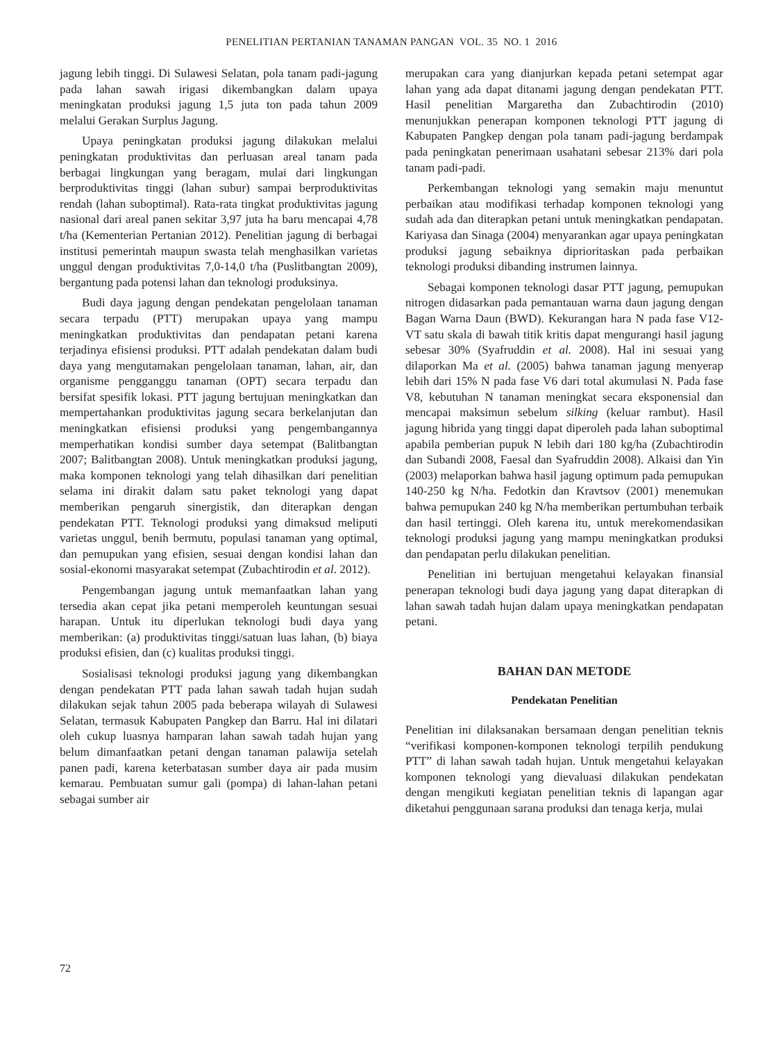PENELITIAN PERTANIAN TANAMAN PANGAN VOL. 35 NO. 1 2016
jagung lebih tinggi. Di Sulawesi Selatan, pola tanam padi-jagung pada lahan sawah irigasi dikembangkan dalam upaya meningkatan produksi jagung 1,5 juta ton pada tahun 2009 melalui Gerakan Surplus Jagung.
Upaya peningkatan produksi jagung dilakukan melalui peningkatan produktivitas dan perluasan areal tanam pada berbagai lingkungan yang beragam, mulai dari lingkungan berproduktivitas tinggi (lahan subur) sampai berproduktivitas rendah (lahan suboptimal). Rata-rata tingkat produktivitas jagung nasional dari areal panen sekitar 3,97 juta ha baru mencapai 4,78 t/ha (Kementerian Pertanian 2012). Penelitian jagung di berbagai institusi pemerintah maupun swasta telah menghasilkan varietas unggul dengan produktivitas 7,0-14,0 t/ha (Puslitbangtan 2009), bergantung pada potensi lahan dan teknologi produksinya.
Budi daya jagung dengan pendekatan pengelolaan tanaman secara terpadu (PTT) merupakan upaya yang mampu meningkatkan produktivitas dan pendapatan petani karena terjadinya efisiensi produksi. PTT adalah pendekatan dalam budi daya yang mengutamakan pengelolaan tanaman, lahan, air, dan organisme pengganggu tanaman (OPT) secara terpadu dan bersifat spesifik lokasi. PTT jagung bertujuan meningkatkan dan mempertahankan produktivitas jagung secara berkelanjutan dan meningkatkan efisiensi produksi yang pengembangannya memperhatikan kondisi sumber daya setempat (Balitbangtan 2007; Balitbangtan 2008). Untuk meningkatkan produksi jagung, maka komponen teknologi yang telah dihasilkan dari penelitian selama ini dirakit dalam satu paket teknologi yang dapat memberikan pengaruh sinergistik, dan diterapkan dengan pendekatan PTT. Teknologi produksi yang dimaksud meliputi varietas unggul, benih bermutu, populasi tanaman yang optimal, dan pemupukan yang efisien, sesuai dengan kondisi lahan dan sosial-ekonomi masyarakat setempat (Zubachtirodin et al. 2012).
Pengembangan jagung untuk memanfaatkan lahan yang tersedia akan cepat jika petani memperoleh keuntungan sesuai harapan. Untuk itu diperlukan teknologi budi daya yang memberikan: (a) produktivitas tinggi/satuan luas lahan, (b) biaya produksi efisien, dan (c) kualitas produksi tinggi.
Sosialisasi teknologi produksi jagung yang dikembangkan dengan pendekatan PTT pada lahan sawah tadah hujan sudah dilakukan sejak tahun 2005 pada beberapa wilayah di Sulawesi Selatan, termasuk Kabupaten Pangkep dan Barru. Hal ini dilatari oleh cukup luasnya hamparan lahan sawah tadah hujan yang belum dimanfaatkan petani dengan tanaman palawija setelah panen padi, karena keterbatasan sumber daya air pada musim kemarau. Pembuatan sumur gali (pompa) di lahan-lahan petani sebagai sumber air
merupakan cara yang dianjurkan kepada petani setempat agar lahan yang ada dapat ditanami jagung dengan pendekatan PTT. Hasil penelitian Margaretha dan Zubachtirodin (2010) menunjukkan penerapan komponen teknologi PTT jagung di Kabupaten Pangkep dengan pola tanam padi-jagung berdampak pada peningkatan penerimaan usahatani sebesar 213% dari pola tanam padi-padi.
Perkembangan teknologi yang semakin maju menuntut perbaikan atau modifikasi terhadap komponen teknologi yang sudah ada dan diterapkan petani untuk meningkatkan pendapatan. Kariyasa dan Sinaga (2004) menyarankan agar upaya peningkatan produksi jagung sebaiknya diprioritaskan pada perbaikan teknologi produksi dibanding instrumen lainnya.
Sebagai komponen teknologi dasar PTT jagung, pemupukan nitrogen didasarkan pada pemantauan warna daun jagung dengan Bagan Warna Daun (BWD). Kekurangan hara N pada fase V12-VT satu skala di bawah titik kritis dapat mengurangi hasil jagung sebesar 30% (Syafruddin et al. 2008). Hal ini sesuai yang dilaporkan Ma et al. (2005) bahwa tanaman jagung menyerap lebih dari 15% N pada fase V6 dari total akumulasi N. Pada fase V8, kebutuhan N tanaman meningkat secara eksponensial dan mencapai maksimun sebelum silking (keluar rambut). Hasil jagung hibrida yang tinggi dapat diperoleh pada lahan suboptimal apabila pemberian pupuk N lebih dari 180 kg/ha (Zubachtirodin dan Subandi 2008, Faesal dan Syafruddin 2008). Alkaisi dan Yin (2003) melaporkan bahwa hasil jagung optimum pada pemupukan 140-250 kg N/ha. Fedotkin dan Kravtsov (2001) menemukan bahwa pemupukan 240 kg N/ha memberikan pertumbuhan terbaik dan hasil tertinggi. Oleh karena itu, untuk merekomendasikan teknologi produksi jagung yang mampu meningkatkan produksi dan pendapatan perlu dilakukan penelitian.
Penelitian ini bertujuan mengetahui kelayakan finansial penerapan teknologi budi daya jagung yang dapat diterapkan di lahan sawah tadah hujan dalam upaya meningkatkan pendapatan petani.
BAHAN DAN METODE
Pendekatan Penelitian
Penelitian ini dilaksanakan bersamaan dengan penelitian teknis “verifikasi komponen-komponen teknologi terpilih pendukung PTT” di lahan sawah tadah hujan. Untuk mengetahui kelayakan komponen teknologi yang dievaluasi dilakukan pendekatan dengan mengikuti kegiatan penelitian teknis di lapangan agar diketahui penggunaan sarana produksi dan tenaga kerja, mulai
72